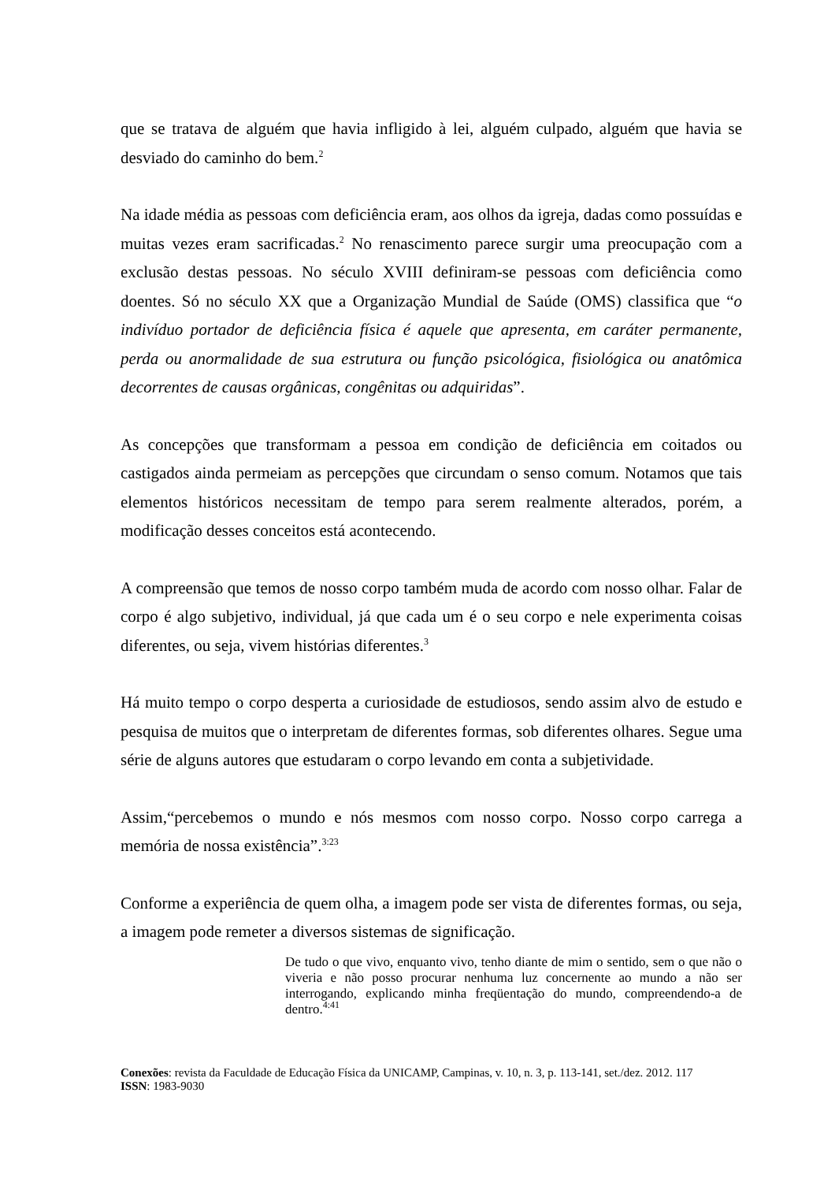que se tratava de alguém que havia infligido à lei, alguém culpado, alguém que havia se desviado do caminho do bem.<sup>2</sup>
Na idade média as pessoas com deficiência eram, aos olhos da igreja, dadas como possuídas e muitas vezes eram sacrificadas.<sup>2</sup> No renascimento parece surgir uma preocupação com a exclusão destas pessoas. No século XVIII definiram-se pessoas com deficiência como doentes. Só no século XX que a Organização Mundial de Saúde (OMS) classifica que “o indivíduo portador de deficiência física é aquele que apresenta, em caráter permanente, perda ou anormalidade de sua estrutura ou função psicológica, fisiológica ou anatômica decorrentes de causas orgânicas, congênitas ou adquiridas”.
As concepções que transformam a pessoa em condição de deficiência em coitados ou castigados ainda permeiam as percepções que circundam o senso comum. Notamos que tais elementos históricos necessitam de tempo para serem realmente alterados, porém, a modificação desses conceitos está acontecendo.
A compreensão que temos de nosso corpo também muda de acordo com nosso olhar. Falar de corpo é algo subjetivo, individual, já que cada um é o seu corpo e nele experimenta coisas diferentes, ou seja, vivem histórias diferentes.<sup>3</sup>
Há muito tempo o corpo desperta a curiosidade de estudiosos, sendo assim alvo de estudo e pesquisa de muitos que o interpretam de diferentes formas, sob diferentes olhares. Segue uma série de alguns autores que estudaram o corpo levando em conta a subjetividade.
Assim,“percebemos o mundo e nós mesmos com nosso corpo. Nosso corpo carrega a memória de nossa existência”.<sup>3:23</sup>
Conforme a experiência de quem olha, a imagem pode ser vista de diferentes formas, ou seja, a imagem pode remeter a diversos sistemas de significação.
De tudo o que vivo, enquanto vivo, tenho diante de mim o sentido, sem o que não o viveria e não posso procurar nenhuma luz concernente ao mundo a não ser interrogando, explicando minha freqüentação do mundo, compreendendo-a de dentro.<sup>4:41</sup>
Conexões: revista da Faculdade de Educação Física da UNICAMP, Campinas, v. 10, n. 3, p. 113-141, set./dez. 2012. 117
ISSN: 1983-9030